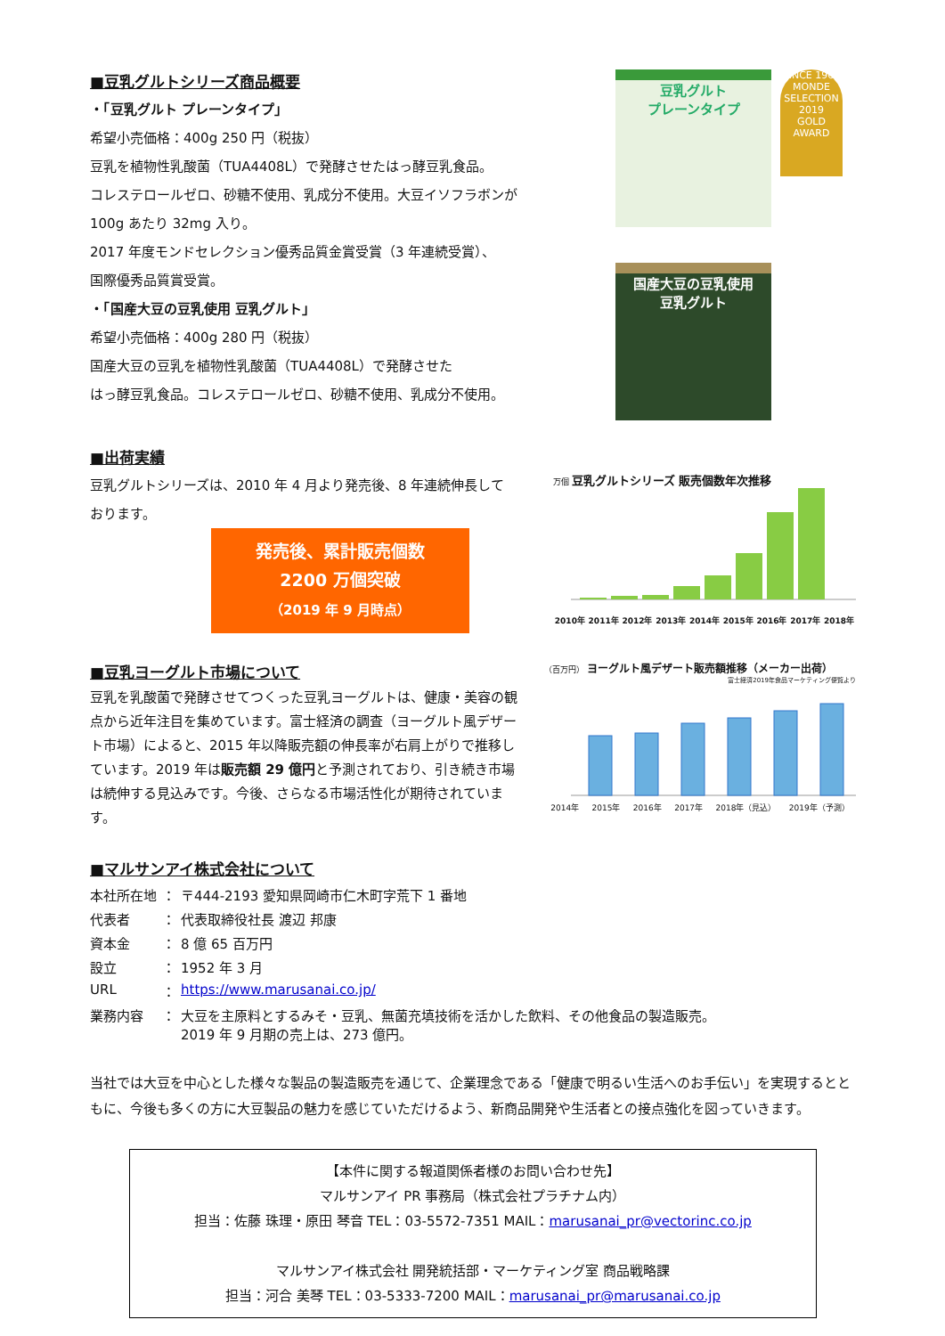■豆乳グルトシリーズ商品概要
・「豆乳グルト プレーンタイプ」
希望小売価格：400g 250 円（税抜）
豆乳を植物性乳酸菌（TUA4408L）で発酵させたはっ酵豆乳食品。
コレステロールゼロ、砂糖不使用、乳成分不使用。大豆イソフラボンが
100g あたり 32mg 入り。
2017 年度モンドセレクション優秀品質金賞受賞（3 年連続受賞）、
国際優秀品質賞受賞。
・「国産大豆の豆乳使用 豆乳グルト」
希望小売価格：400g 280 円（税抜）
国産大豆の豆乳を植物性乳酸菌（TUA4408L）で発酵させた
はっ酵豆乳食品。コレステロールゼロ、砂糖不使用、乳成分不使用。
豆乳グルト
プレーンタイプ
SINCE 1961
MONDE SELECTION
2019
GOLD AWARD
国産大豆の豆乳使用
豆乳グルト
■出荷実績
豆乳グルトシリーズは、2010 年 4 月より発売後、8 年連続伸長して
おります。
発売後、累計販売個数
2200 万個突破
（2019 年 9 月時点）
万個 豆乳グルトシリーズ 販売個数年次推移
2010年 2011年 2012年 2013年 2014年 2015年 2016年 2017年 2018年
■豆乳ヨーグルト市場について
豆乳を乳酸菌で発酵させてつくった豆乳ヨーグルトは、健康・美容の観点から近年注目を集めています。富士経済の調査（ヨーグルト風デザート市場）によると、2015 年以降販売額の伸長率が右肩上がりで推移しています。2019 年は販売額 29 億円と予測されており、引き続き市場は続伸する見込みです。今後、さらなる市場活性化が期待されています。
（百万円） ヨーグルト風デザート販売額推移（メーカー出荷）
富士経済2019年食品マーケティング便覧より
2014年 2015年 2016年 2017年 2018年（見込） 2019年（予測）
■マルサンアイ株式会社について
| 本社所在地 | ： | 〒444-2193 愛知県岡崎市仁木町字荒下 1 番地 |
| 代表者 | ： | 代表取締役社長 渡辺 邦康 |
| 資本金 | ： | 8 億 65 百万円 |
| 設立 | ： | 1952 年 3 月 |
| URL | ： | https://www.marusanai.co.jp/ |
| 業務内容 | ： | 大豆を主原料とするみそ・豆乳、無菌充填技術を活かした飲料、その他食品の製造販売。 2019 年 9 月期の売上は、273 億円。 |
当社では大豆を中心とした様々な製品の製造販売を通じて、企業理念である「健康で明るい生活へのお手伝い」を実現するとともに、今後も多くの方に大豆製品の魅力を感じていただけるよう、新商品開発や生活者との接点強化を図っていきます。
【本件に関する報道関係者様のお問い合わせ先】
マルサンアイ PR 事務局（株式会社プラチナム内）
担当：佐藤 珠理・原田 琴音 TEL：03-5572-7351 MAIL：marusanai_pr@vectorinc.co.jp
マルサンアイ株式会社 開発統括部・マーケティング室 商品戦略課
担当：河合 美琴 TEL：03-5333-7200 MAIL：marusanai_pr@marusanai.co.jp